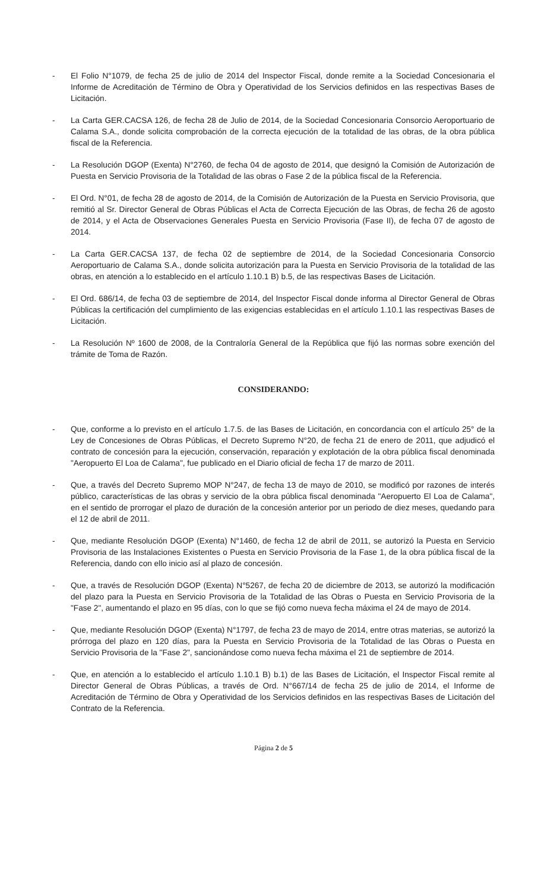- El Folio N°1079, de fecha 25 de julio de 2014 del Inspector Fiscal, donde remite a la Sociedad Concesionaria el Informe de Acreditación de Término de Obra y Operatividad de los Servicios definidos en las respectivas Bases de Licitación.
- La Carta GER.CACSA 126, de fecha 28 de Julio de 2014, de la Sociedad Concesionaria Consorcio Aeroportuario de Calama S.A., donde solicita comprobación de la correcta ejecución de la totalidad de las obras, de la obra pública fiscal de la Referencia.
- La Resolución DGOP (Exenta) N°2760, de fecha 04 de agosto de 2014, que designó la Comisión de Autorización de Puesta en Servicio Provisoria de la Totalidad de las obras o Fase 2 de la pública fiscal de la Referencia.
- El Ord. N°01, de fecha 28 de agosto de 2014, de la Comisión de Autorización de la Puesta en Servicio Provisoria, que remitió al Sr. Director General de Obras Públicas el Acta de Correcta Ejecución de las Obras, de fecha 26 de agosto de 2014, y el Acta de Observaciones Generales Puesta en Servicio Provisoria (Fase II), de fecha 07 de agosto de 2014.
- La Carta GER.CACSA 137, de fecha 02 de septiembre de 2014, de la Sociedad Concesionaria Consorcio Aeroportuario de Calama S.A., donde solicita autorización para la Puesta en Servicio Provisoria de la totalidad de las obras, en atención a lo establecido en el artículo 1.10.1 B) b.5, de las respectivas Bases de Licitación.
- El Ord. 686/14, de fecha 03 de septiembre de 2014, del Inspector Fiscal donde informa al Director General de Obras Públicas la certificación del cumplimiento de las exigencias establecidas en el artículo 1.10.1 las respectivas Bases de Licitación.
- La Resolución Nº 1600 de 2008, de la Contraloría General de la República que fijó las normas sobre exención del trámite de Toma de Razón.
CONSIDERANDO:
- Que, conforme a lo previsto en el artículo 1.7.5. de las Bases de Licitación, en concordancia con el artículo 25° de la Ley de Concesiones de Obras Públicas, el Decreto Supremo N°20, de fecha 21 de enero de 2011, que adjudicó el contrato de concesión para la ejecución, conservación, reparación y explotación de la obra pública fiscal denominada "Aeropuerto El Loa de Calama", fue publicado en el Diario oficial de fecha 17 de marzo de 2011.
- Que, a través del Decreto Supremo MOP N°247, de fecha 13 de mayo de 2010, se modificó por razones de interés público, características de las obras y servicio de la obra pública fiscal denominada "Aeropuerto El Loa de Calama", en el sentido de prorrogar el plazo de duración de la concesión anterior por un periodo de diez meses, quedando para el 12 de abril de 2011.
- Que, mediante Resolución DGOP (Exenta) N°1460, de fecha 12 de abril de 2011, se autorizó la Puesta en Servicio Provisoria de las Instalaciones Existentes o Puesta en Servicio Provisoria de la Fase 1, de la obra pública fiscal de la Referencia, dando con ello inicio así al plazo de concesión.
- Que, a través de Resolución DGOP (Exenta) N°5267, de fecha 20 de diciembre de 2013, se autorizó la modificación del plazo para la Puesta en Servicio Provisoria de la Totalidad de las Obras o Puesta en Servicio Provisoria de la "Fase 2", aumentando el plazo en 95 días, con lo que se fijó como nueva fecha máxima el 24 de mayo de 2014.
- Que, mediante Resolución DGOP (Exenta) N°1797, de fecha 23 de mayo de 2014, entre otras materias, se autorizó la prórroga del plazo en 120 días, para la Puesta en Servicio Provisoria de la Totalidad de las Obras o Puesta en Servicio Provisoria de la "Fase 2", sancionándose como nueva fecha máxima el 21 de septiembre de 2014.
- Que, en atención a lo establecido el artículo 1.10.1 B) b.1) de las Bases de Licitación, el Inspector Fiscal remite al Director General de Obras Públicas, a través de Ord. N°667/14 de fecha 25 de julio de 2014, el Informe de Acreditación de Término de Obra y Operatividad de los Servicios definidos en las respectivas Bases de Licitación del Contrato de la Referencia.
Página 2 de 5